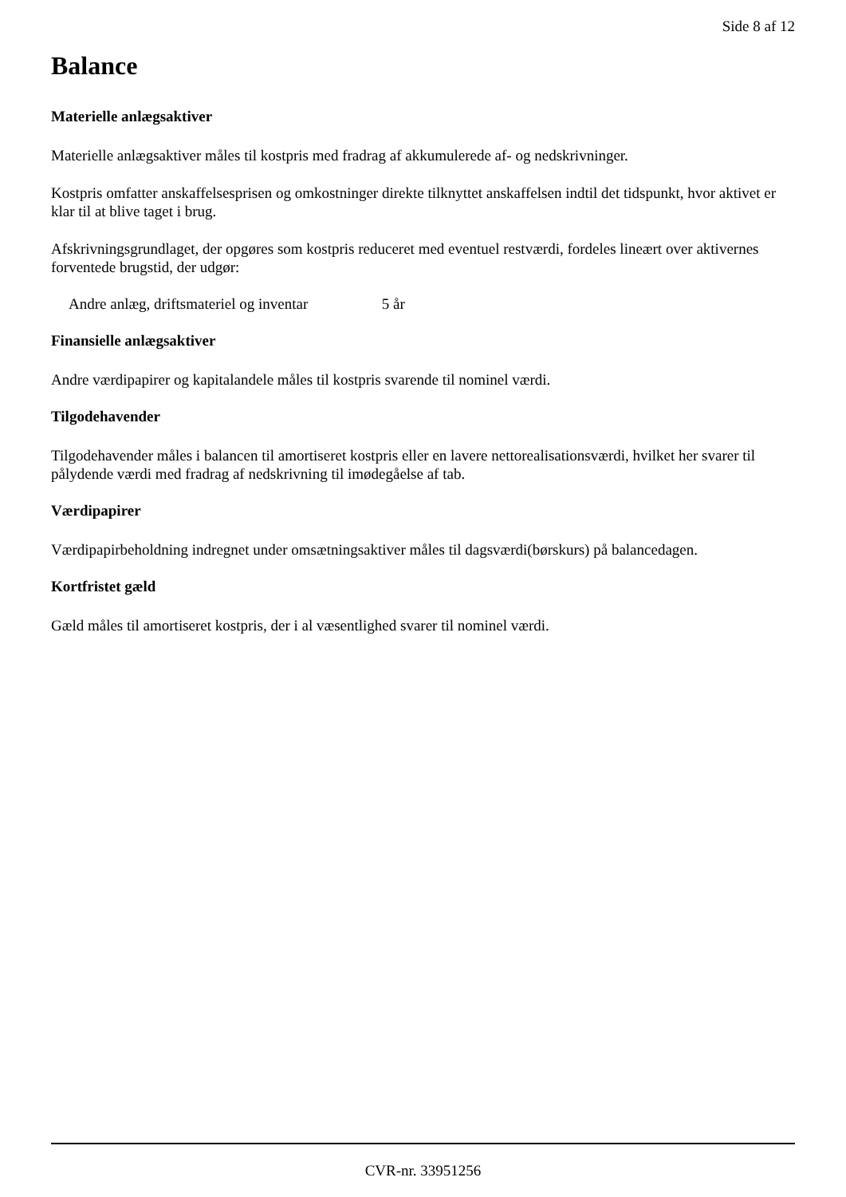Side 8 af 12
Balance
Materielle anlægsaktiver
Materielle anlægsaktiver måles til kostpris med fradrag af akkumulerede af- og nedskrivninger.
Kostpris omfatter anskaffelsesprisen og omkostninger direkte tilknyttet anskaffelsen indtil det tidspunkt, hvor aktivet er klar til at blive taget i brug.
Afskrivningsgrundlaget, der opgøres som kostpris reduceret med eventuel restværdi, fordeles lineært over aktivernes forventede brugstid, der udgør:
Andre anlæg, driftsmateriel og inventar 5 år
Finansielle anlægsaktiver
Andre værdipapirer og kapitalandele måles til kostpris svarende til nominel værdi.
Tilgodehavender
Tilgodehavender måles i balancen til amortiseret kostpris eller en lavere nettorealisationsværdi, hvilket her svarer til pålydende værdi med fradrag af nedskrivning til imødegåelse af tab.
Værdipapirer
Værdipapirbeholdning indregnet under omsætningsaktiver måles til dagsværdi(børskurs) på balancedagen.
Kortfristet gæld
Gæld måles til amortiseret kostpris, der i al væsentlighed svarer til nominel værdi.
CVR-nr. 33951256